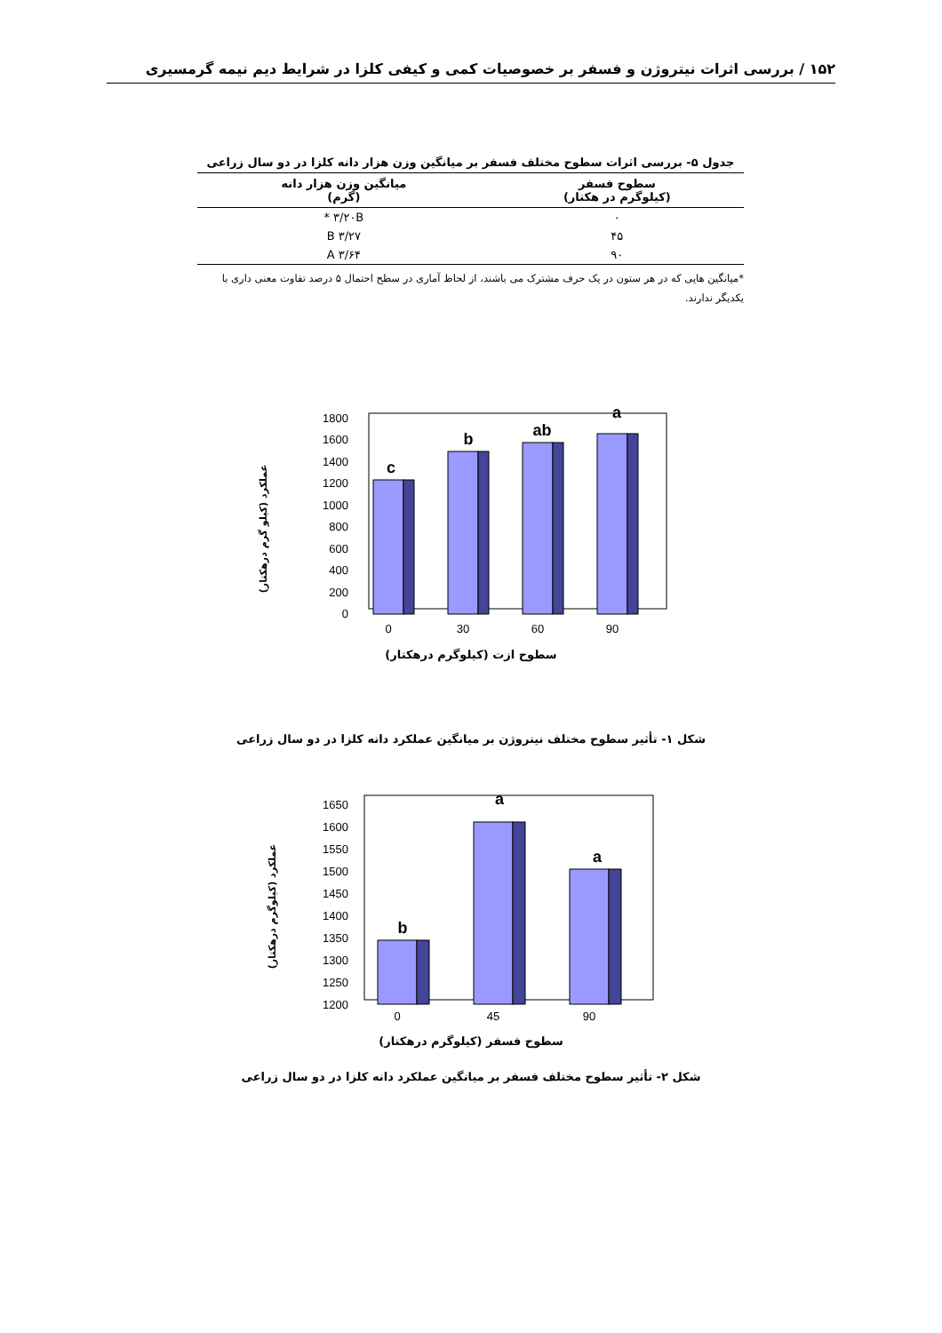۱۵۲ / بررسی اثرات نیتروژن و فسفر بر خصوصیات کمی و کیفی کلزا در شرایط دیم نیمه گرمسیری
جدول ۵- بررسی اثرات سطوح مختلف فسفر بر میانگین وزن هزار دانه کلزا در دو سال زراعی
| سطوح فسفر (کیلوگرم در هکتار) | میانگین وزن هزار دانه (گرم) |
| --- | --- |
| ۰ | ۳/۲۰B * |
| ۴۵ | ۳/۲۷ B |
| ۹۰ | ۳/۶۴ A |
*میانگین هایی که در هر ستون در یک حرف مشترک می باشند، از لحاظ آماری در سطح احتمال ۵ درصد تفاوت معنی داری با یکدیگر ندارند.
عملکرد (کیلو گرم درهکتار)
1800
1600
1400
1200
1000
800
600
400
200
0
c
b
ab
a
0
30
60
90
سطوح ازت (کیلوگرم درهکتار)
شکل ۱- تأثیر سطوح مختلف نیتروژن بر میانگین عملکرد دانه کلزا در دو سال زراعی
عملکرد (کیلوگرم درهکتار)
1650
1600
1550
1500
1450
1400
1350
1300
1250
1200
b
a
a
0
45
90
سطوح فسفر (کیلوگرم درهکتار)
شکل ۲- تأثیر سطوح مختلف فسفر بر میانگین عملکرد دانه کلزا در دو سال زراعی